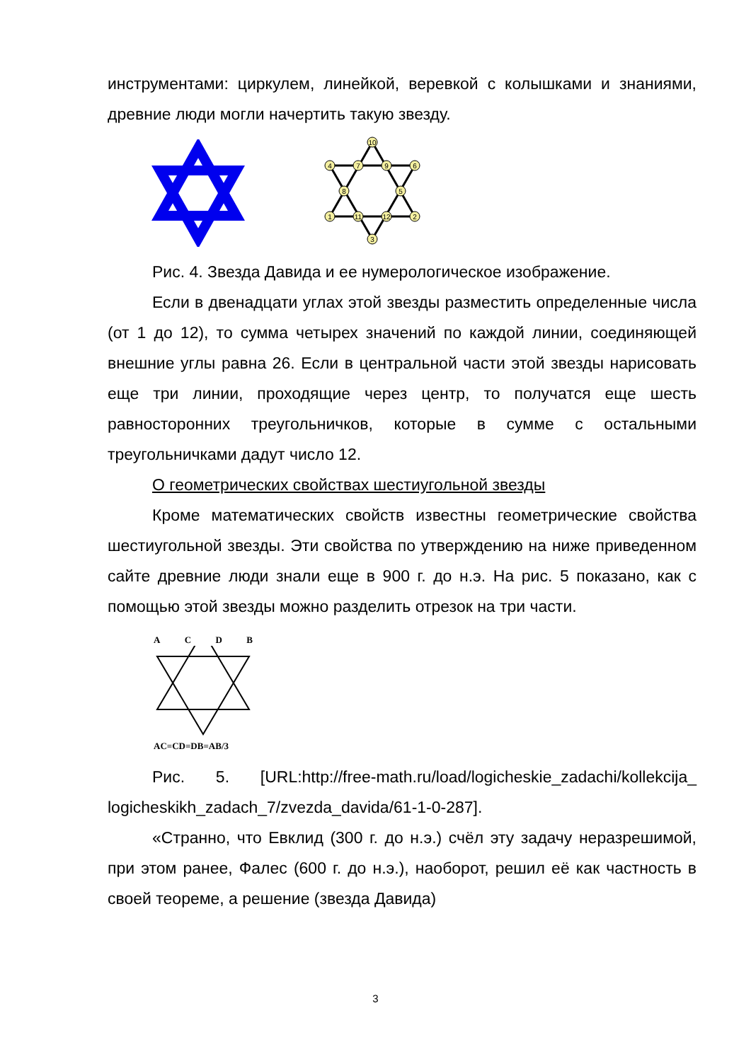инструментами: циркулем, линейкой, веревкой с колышками и знаниями, древние люди могли начертить такую звезду.
10
4
7
9
6
8
5
1
11
12
2
3
Рис. 4. Звезда Давида и ее нумерологическое изображение.
Если в двенадцати углах этой звезды разместить определенные числа (от 1 до 12), то сумма четырех значений по каждой линии, соединяющей внешние углы равна 26. Если в центральной части этой звезды нарисовать еще три линии, проходящие через центр, то получатся еще шесть равносторонних треугольничков, которые в сумме с остальными треугольничками дадут число 12.
О геометрических свойствах шестиугольной звезды
Кроме математических свойств известны геометрические свойства шестиугольной звезды. Эти свойства по утверждению на ниже приведенном сайте древние люди знали еще в 900 г. до н.э. На рис. 5 показано, как с помощью этой звезды можно разделить отрезок на три части.
A C D B
AC=CD=DB=AB/3
Рис. 5. [URL:http://free-math.ru/load/logicheskie_zadachi/kollekcija_ logicheskikh_zadach_7/zvezda_davida/61-1-0-287].
«Странно, что Евклид (300 г. до н.э.) счёл эту задачу неразрешимой, при этом ранее, Фалес (600 г. до н.э.), наоборот, решил её как частность в своей теореме, а решение (звезда Давида)
3